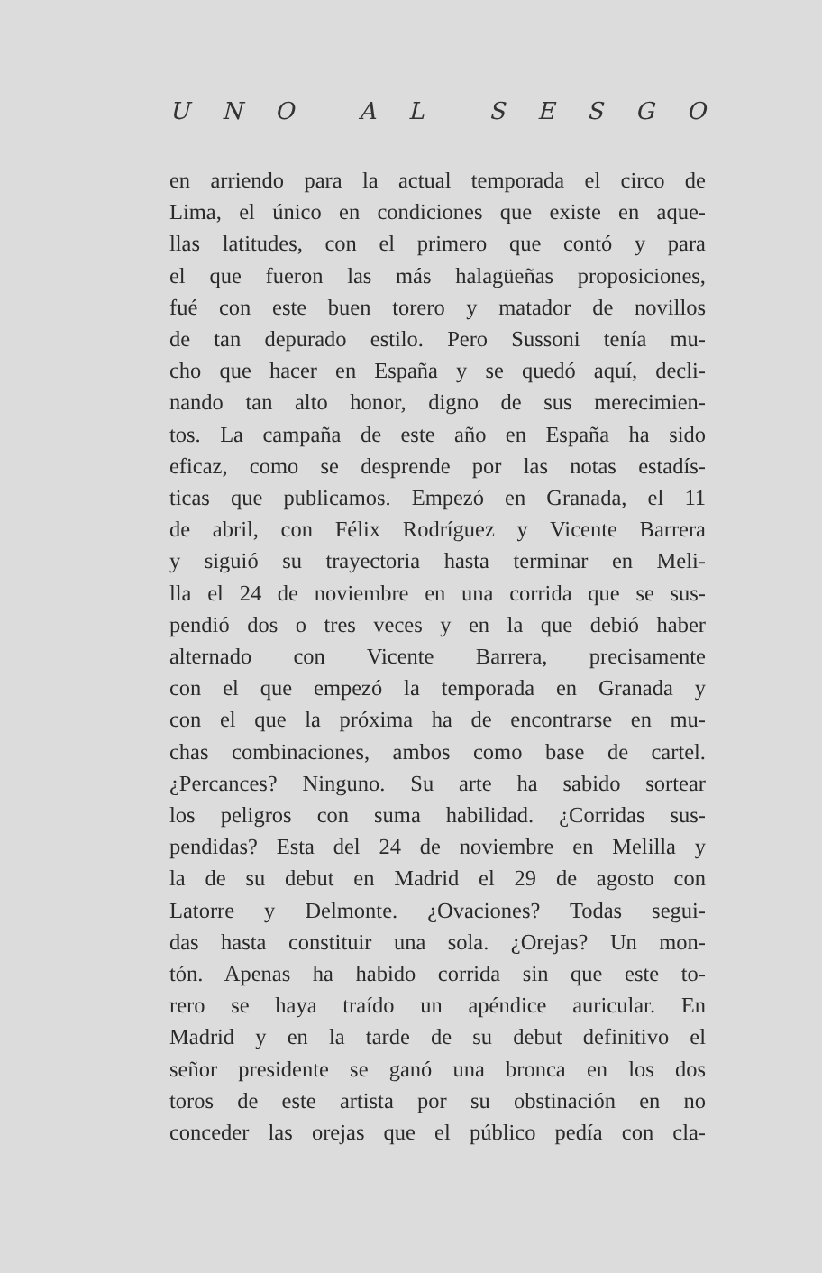UNO AL SESGO
en arriendo para la actual temporada el circo de
Lima, el único en condiciones que existe en aque-
llas latitudes, con el primero que contó y para
el que fueron las más halagüeñas proposiciones,
fué con este buen torero y matador de novillos
de tan depurado estilo. Pero Sussoni tenía mu-
cho que hacer en España y se quedó aquí, decli-
nando tan alto honor, digno de sus merecimien-
tos. La campaña de este año en España ha sido
eficaz, como se desprende por las notas estadís-
ticas que publicamos. Empezó en Granada, el 11
de abril, con Félix Rodríguez y Vicente Barrera
y siguió su trayectoria hasta terminar en Meli-
lla el 24 de noviembre en una corrida que se sus-
pendió dos o tres veces y en la que debió haber
alternado con Vicente Barrera, precisamente
con el que empezó la temporada en Granada y
con el que la próxima ha de encontrarse en mu-
chas combinaciones, ambos como base de cartel.
¿Percances? Ninguno. Su arte ha sabido sortear
los peligros con suma habilidad. ¿Corridas sus-
pendidas? Esta del 24 de noviembre en Melilla y
la de su debut en Madrid el 29 de agosto con
Latorre y Delmonte. ¿Ovaciones? Todas segui-
das hasta constituir una sola. ¿Orejas? Un mon-
tón. Apenas ha habido corrida sin que este to-
rero se haya traído un apéndice auricular. En
Madrid y en la tarde de su debut definitivo el
señor presidente se ganó una bronca en los dos
toros de este artista por su obstinación en no
conceder las orejas que el público pedía con cla-